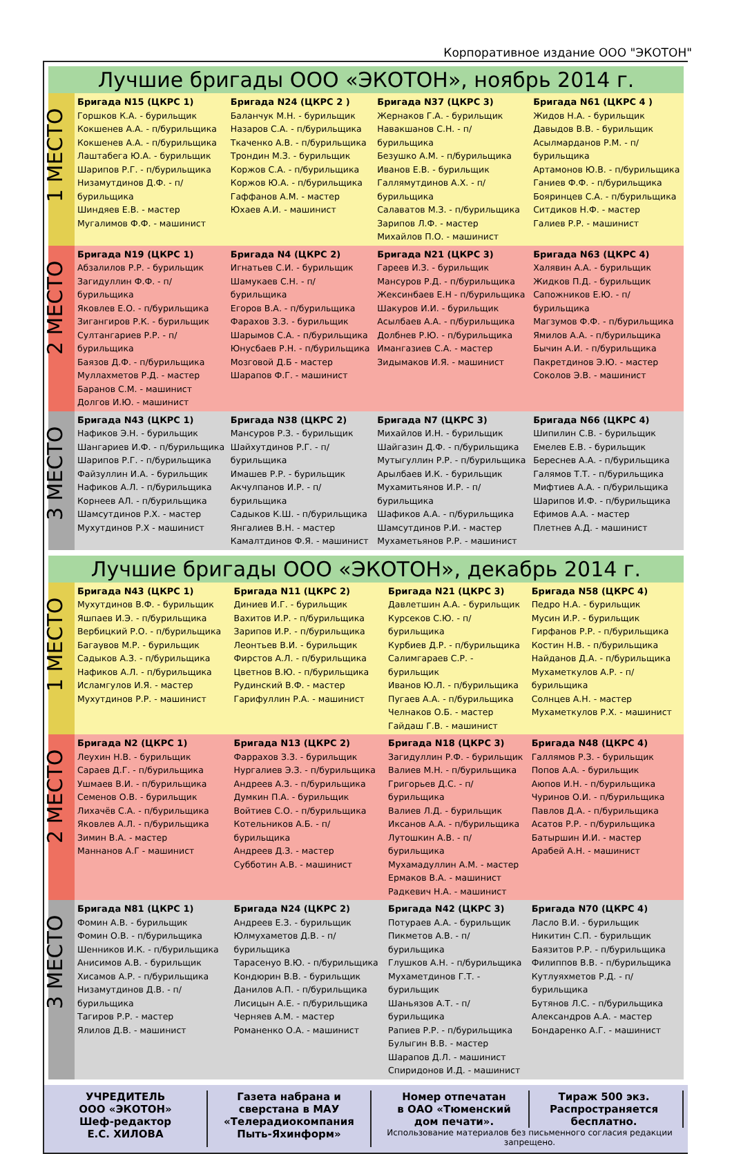Корпоративное издание ООО "ЭКОТОН"
Лучшие бригады ООО «ЭКОТОН», ноябрь 2014 г.
| 1 МЕСТО | Бригада N15 (ЦКРС 1) Горшков К.А. - бурильщик Кокшенев А.А. - п/бурильщика Кокшенев А.А. - п/бурильщика Лаштабега Ю.А. - бурильщик Шарипов Р.Г. - п/бурильщика Низамутдинов Д.Ф. - п/бурильщика Шиндяев Е.В. - мастер Мугалимов Ф.Ф. - машинист | Бригада N24 (ЦКРС 2 ) Баланчук М.Н. - бурильщик Назаров С.А. - п/бурильщика Ткаченко А.В. - п/бурильщика Трондин М.З. - бурильщик Коржов С.А. - п/бурильщика Коржов Ю.А. - п/бурильщика Гаффанов А.М. - мастер Юхаев А.И. - машинист | Бригада N37 (ЦКРС 3) Жернаков Г.А. - бурильщик Навакшанов С.Н. - п/бурильщика Безушко А.М. - п/бурильщика Иванов Е.В. - бурильщик Галлямутдинов А.Х. - п/бурильщика Салаватов М.З. - п/бурильщика Зарипов Л.Ф. - мастер Михайлов П.О. - машинист | Бригада N61 (ЦКРС 4 ) Жидов Н.А. - бурильщик Давыдов В.В. - бурильщик Асылмарданов Р.М. - п/бурильщика Артамонов Ю.В. - п/бурильщика Ганиев Ф.Ф. - п/бурильщика Бояринцев С.А. - п/бурильщика Ситдиков Н.Ф. - мастер Галиев Р.Р. - машинист |
| 2 МЕСТО | Бригада N19 (ЦКРС 1) Абзалилов Р.Р. - бурильщик Загидуллин Ф.Ф. - п/бурильщика Яковлев Е.О. - п/бурильщика Зигангиров Р.К. - бурильщик Султангариев Р.Р. - п/бурильщика Баязов Д.Ф. - п/бурильщика Муллахметов Р.Д. - мастер Баранов С.М. - машинист Долгов И.Ю. - машинист | Бригада N4 (ЦКРС 2) Игнатьев С.И. - бурильщик Шамукаев С.Н. - п/бурильщика Егоров В.А. - п/бурильщика Фарахов З.З. - бурильщик Шарымов С.А. - п/бурильщика Юнусбаев Р.Н. - п/бурильщика Мозговой Д.Б - мастер Шарапов Ф.Г. - машинист | Бригада N21 (ЦКРС 3) Гареев И.З. - бурильщик Мансуров Р.Д. - п/бурильщика Жексинбаев Е.Н - п/бурильщика Шакуров И.И. - бурильщик Асылбаев А.А. - п/бурильщика Долбнев Р.Ю. - п/бурильщика Имангазиев С.А. - мастер Зидымаков И.Я. - машинист | Бригада N63 (ЦКРС 4) Халявин А.А. - бурильщик Жидков П.Д. - бурильщик Сапожников Е.Ю. - п/бурильщика Магзумов Ф.Ф. - п/бурильщика Ямилов А.А. - п/бурильщика Бычин А.И. - п/бурильщика Пакретдинов Э.Ю. - мастер Соколов Э.В. - машинист |
| 3 МЕСТО | Бригада N43 (ЦКРС 1) Нафиков Э.Н. - бурильщик Шангариев И.Ф. - п/бурильщика Шарипов Р.Г. - п/бурильщика Файзуллин И.А. - бурильщик Нафиков А.Л. - п/бурильщика Корнеев АЛ. - п/бурильщика Шамсутдинов Р.Х. - мастер Мухутдинов Р.Х - машинист | Бригада N38 (ЦКРС 2) Мансуров Р.З. - бурильщик Шайхутдинов Р.Г. - п/бурильщика Имашев Р.Р. - бурильщик Акчулпанов И.Р. - п/бурильщика Садыков К.Ш. - п/бурильщика Янгалиев В.Н. - мастер Камалтдинов Ф.Я. - машинист | Бригада N7 (ЦКРС 3) Михайлов И.Н. - бурильщик Шайгазин Д.Ф. - п/бурильщика Мутыгуллин Р.Р. - п/бурильщика Арылбаев И.К. - бурильщик Мухамитьянов И.Р. - п/бурильщика Шафиков А.А. - п/бурильщика Шамсутдинов Р.И. - мастер Мухаметьянов Р.Р. - машинист | Бригада N66 (ЦКРС 4) Шипилин С.В. - бурильщик Емелев Е.В. - бурильщик Береснев А.А. - п/бурильщика Галямов Т.Т. - п/бурильщика Мифтиев А.А. - п/бурильщика Шарипов И.Ф. - п/бурильщика Ефимов А.А. - мастер Плетнев А.Д. - машинист |
Лучшие бригады ООО «ЭКОТОН», декабрь 2014 г.
| 1 МЕСТО | Бригада N43 (ЦКРС 1) Мухутдинов В.Ф. - бурильщик Яшпаев И.Э. - п/бурильщика Вербицкий Р.О. - п/бурильщика Багаувов М.Р. - бурильщик Садыков А.З. - п/бурильщика Нафиков А.Л. - п/бурильщика Исламгулов И.Я. - мастер Мухутдинов Р.Р. - машинист | Бригада N11 (ЦКРС 2) Диниев И.Г. - бурильщик Вахитов И.Р. - п/бурильщика Зарипов И.Р. - п/бурильщика Леонтьев В.И. - бурильщик Фирстов А.Л. - п/бурильщика Цветнов В.Ю. - п/бурильщика Рудинский В.Ф. - мастер Гарифуллин Р.А. - машинист | Бригада N21 (ЦКРС 3) Давлетшин А.А. - бурильщик Курсеков С.Ю. - п/бурильщика Курбиев Д.Р. - п/бурильщика Салимгараев С.Р. - бурильщик Иванов Ю.Л. - п/бурильщика Пугаев А.А. - п/бурильщика Челнаков О.Б. - мастер Гайдаш Г.В. - машинист | Бригада N58 (ЦКРС 4) Педро Н.А. - бурильщик Мусин И.Р. - бурильщик Гирфанов Р.Р. - п/бурильщика Костин Н.В. - п/бурильщика Найданов Д.А. - п/бурильщика Мухаметкулов А.Р. - п/бурильщика Солнцев А.Н. - мастер Мухаметкулов Р.Х. - машинист |
| 2 МЕСТО | Бригада N2 (ЦКРС 1) Леухин Н.В. - бурильщик Сараев Д.Г. - п/бурильщика Ушмаев В.И. - п/бурильщика Семенов О.В. - бурильщик Лихачёв С.А. - п/бурильщика Яковлев А.Л. - п/бурильщика Зимин В.А. - мастер Маннанов А.Г - машинист | Бригада N13 (ЦКРС 2) Фаррахов З.З. - бурильщик Нургалиев Э.З. - п/бурильщика Андреев А.З. - п/бурильщика Думкин П.А. - бурильщик Войтиев С.О. - п/бурильщика Котельников А.Б. - п/бурильщика Андреев Д.З. - мастер Субботин А.В. - машинист | Бригада N18 (ЦКРС 3) Загидуллин Р.Ф. - бурильщик Валиев М.Н. - п/бурильщика Григорьев Д.С. - п/бурильщика Валиев Л.Д. - бурильщик Иксанов А.А. - п/бурильщика Лутошкин А.В. - п/бурильщика Мухамадуллин А.М. - мастер Ермаков В.А. - машинист Радкевич Н.А. - машинист | Бригада N48 (ЦКРС 4) Галлямов Р.З. - бурильщик Попов А.А. - бурильщик Аюпов И.Н. - п/бурильщика Чуринов О.И. - п/бурильщика Павлов Д.А. - п/бурильщика Асатов Р.Р. - п/бурильщика Батыршин И.И. - мастер Арабей А.Н. - машинист |
| 3 МЕСТО | Бригада N81 (ЦКРС 1) Фомин А.В. - бурильщик Фомин О.В. - п/бурильщика Шенников И.К. - п/бурильщика Анисимов А.В. - бурильщик Хисамов А.Р. - п/бурильщика Низамутдинов Д.В. - п/бурильщика Тагиров Р.Р. - мастер Ялилов Д.В. - машинист | Бригада N24 (ЦКРС 2) Андреев Е.З. - бурильщик Юлмухаметов Д.В. - п/бурильщика Тарасенуо В.Ю. - п/бурильщика Кондюрин В.В. - бурильщик Данилов А.П. - п/бурильщика Лисицын А.Е. - п/бурильщика Черняев А.М. - мастер Романенко О.А. - машинист | Бригада N42 (ЦКРС 3) Потураев А.А. - бурильщик Пикметов А.В. - п/бурильщика Глушков А.Н. - п/бурильщика Мухаметдинов Г.Т. - бурильщик Шаньязов А.Т. - п/бурильщика Рапиев Р.Р. - п/бурильщика Булыгин В.В. - мастер Шарапов Д.Л. - машинист Спиридонов И.Д. - машинист | Бригада N70 (ЦКРС 4) Ласло В.И. - бурильщик Никитин С.П. - бурильщик Баязитов Р.Р. - п/бурильщика Филиппов В.В. - п/бурильщика Кутлуяхметов Р.Д. - п/бурильщика Бутянов Л.С. - п/бурильщика Александров А.А. - мастер Бондаренко А.Г. - машинист |
УЧРЕДИТЕЛЬ
ООО «ЭКОТОН»
Шеф-редактор
Е.С. ХИЛОВА
Газета набрана и
сверстана в МАУ
«Телерадиокомпания
Пыть-Яхинформ»
Номер отпечатан
в ОАО «Тюменский
дом печати».
Тираж 500 экз.
Распространяется
бесплатно.
Использование материалов без письменного согласия редакции запрещено.